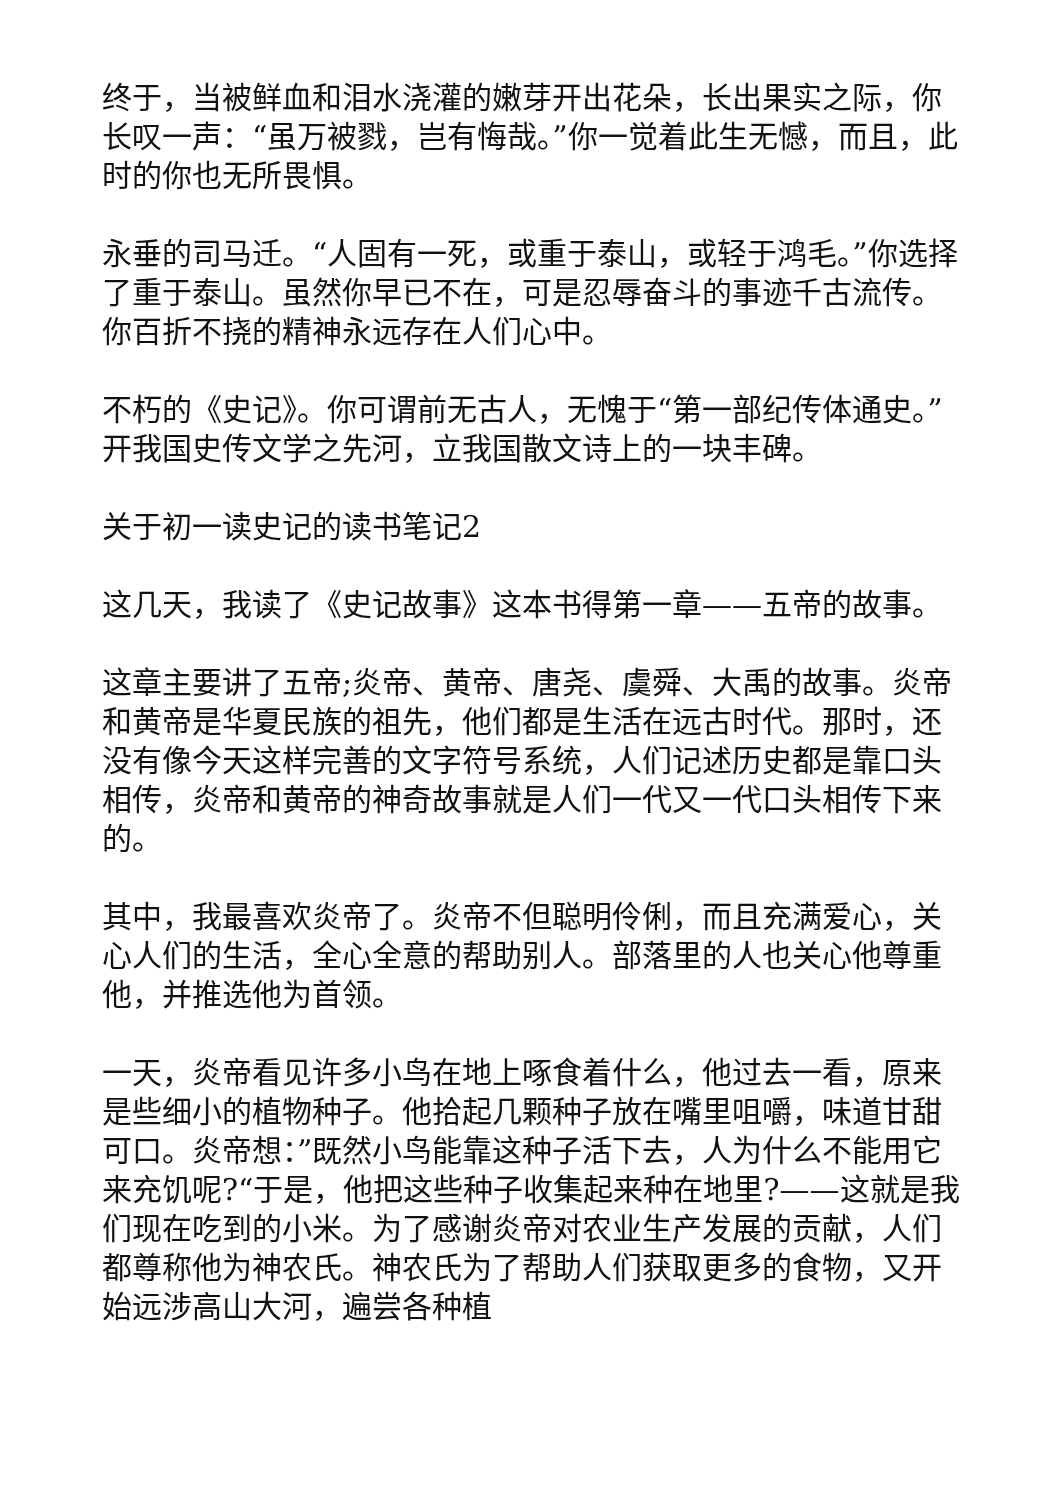终于，当被鲜血和泪水浇灌的嫩芽开出花朵，长出果实之际，你长叹一声：“虽万被戮，岂有悔哉。”你一觉着此生无憾，而且，此时的你也无所畏惧。
永垂的司马迁。“人固有一死，或重于泰山，或轻于鸿毛。”你选择了重于泰山。虽然你早已不在，可是忍辱奋斗的事迹千古流传。你百折不挠的精神永远存在人们心中。
不朽的《史记》。你可谓前无古人，无愧于“第一部纪传体通史。”开我国史传文学之先河，立我国散文诗上的一块丰碑。
关于初一读史记的读书笔记2
这几天，我读了《史记故事》这本书得第一章——五帝的故事。
这章主要讲了五帝;炎帝、黄帝、唐尧、虞舜、大禹的故事。炎帝和黄帝是华夏民族的祖先，他们都是生活在远古时代。那时，还没有像今天这样完善的文字符号系统，人们记述历史都是靠口头相传，炎帝和黄帝的神奇故事就是人们一代又一代口头相传下来的。
其中，我最喜欢炎帝了。炎帝不但聪明伶俐，而且充满爱心，关心人们的生活，全心全意的帮助别人。部落里的人也关心他尊重他，并推选他为首领。
一天，炎帝看见许多小鸟在地上啄食着什么，他过去一看，原来是些细小的植物种子。他拾起几颗种子放在嘴里咀嚼，味道甘甜可口。炎帝想：”既然小鸟能靠这种子活下去，人为什么不能用它来充饥呢?“于是，他把这些种子收集起来种在地里?——这就是我们现在吃到的小米。为了感谢炎帝对农业生产发展的贡献，人们都尊称他为神农氏。神农氏为了帮助人们获取更多的食物，又开始远涉高山大河，遍尝各种植